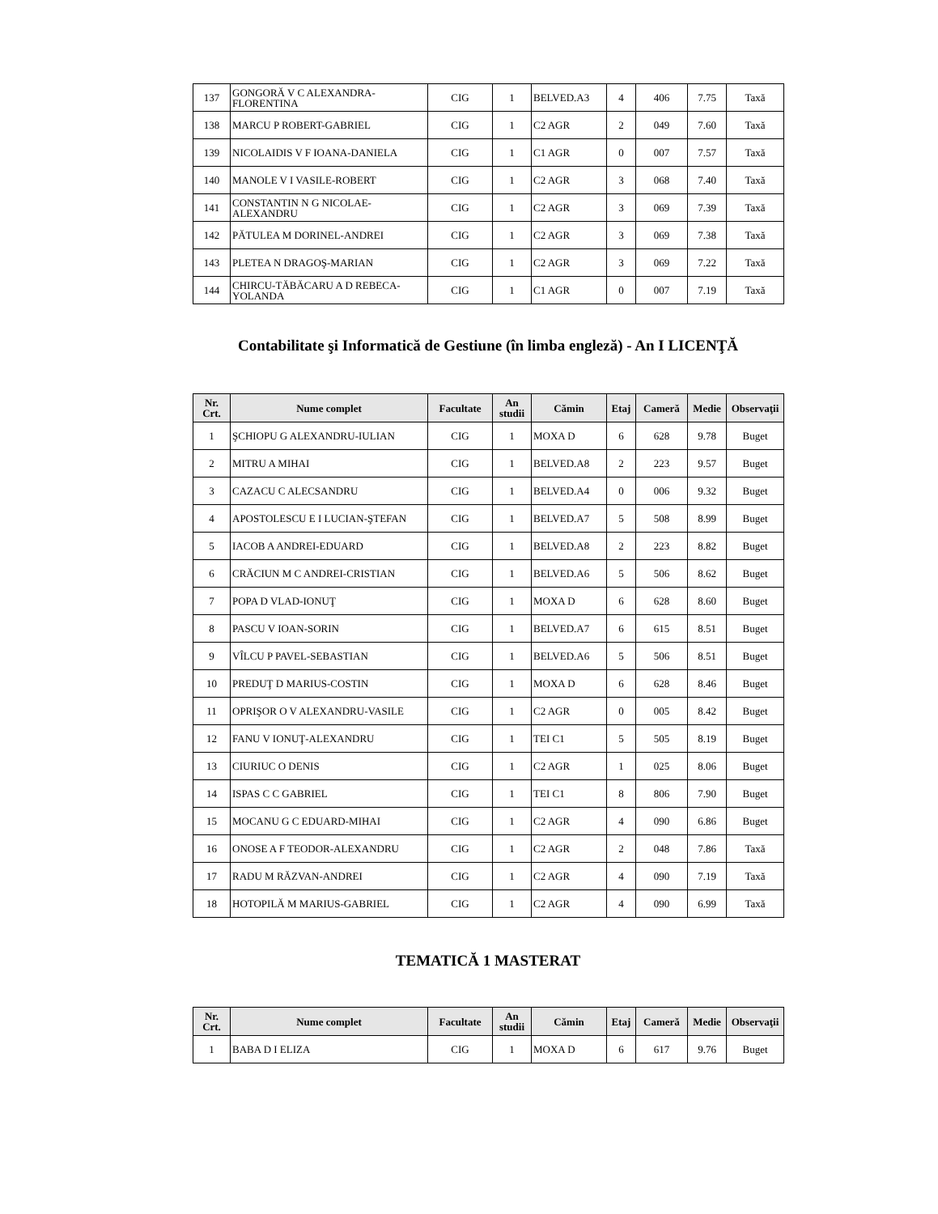| 137 | GONGORĂ V C ALEXANDRA-FLORENTINA | CIG | 1 | BELVED.A3 | 4 | 406 | 7.75 | Taxă |
| 138 | MARCU P ROBERT-GABRIEL | CIG | 1 | C2 AGR | 2 | 049 | 7.60 | Taxă |
| 139 | NICOLAIDIS V F IOANA-DANIELA | CIG | 1 | C1 AGR | 0 | 007 | 7.57 | Taxă |
| 140 | MANOLE V I VASILE-ROBERT | CIG | 1 | C2 AGR | 3 | 068 | 7.40 | Taxă |
| 141 | CONSTANTIN N G NICOLAE-ALEXANDRU | CIG | 1 | C2 AGR | 3 | 069 | 7.39 | Taxă |
| 142 | PĂTULEA M DORINEL-ANDREI | CIG | 1 | C2 AGR | 3 | 069 | 7.38 | Taxă |
| 143 | PLETEA N DRAGOŞ-MARIAN | CIG | 1 | C2 AGR | 3 | 069 | 7.22 | Taxă |
| 144 | CHIRCU-TĂBĂCARU A D REBECA-YOLANDA | CIG | 1 | C1 AGR | 0 | 007 | 7.19 | Taxă |
Contabilitate şi Informatică de Gestiune (în limba engleză) - An I LICENŢĂ
| Nr. Crt. | Nume complet | Facultate | An studii | Cămin | Etaj | Cameră | Medie | Observaţii |
| --- | --- | --- | --- | --- | --- | --- | --- | --- |
| 1 | ŞCHIOPU G ALEXANDRU-IULIAN | CIG | 1 | MOXA D | 6 | 628 | 9.78 | Buget |
| 2 | MITRU A MIHAI | CIG | 1 | BELVED.A8 | 2 | 223 | 9.57 | Buget |
| 3 | CAZACU C ALECSANDRU | CIG | 1 | BELVED.A4 | 0 | 006 | 9.32 | Buget |
| 4 | APOSTOLESCU E I LUCIAN-ŞTEFAN | CIG | 1 | BELVED.A7 | 5 | 508 | 8.99 | Buget |
| 5 | IACOB A ANDREI-EDUARD | CIG | 1 | BELVED.A8 | 2 | 223 | 8.82 | Buget |
| 6 | CRĂCIUN M C ANDREI-CRISTIAN | CIG | 1 | BELVED.A6 | 5 | 506 | 8.62 | Buget |
| 7 | POPA D VLAD-IONUŢ | CIG | 1 | MOXA D | 6 | 628 | 8.60 | Buget |
| 8 | PASCU V IOAN-SORIN | CIG | 1 | BELVED.A7 | 6 | 615 | 8.51 | Buget |
| 9 | VÎLCU P PAVEL-SEBASTIAN | CIG | 1 | BELVED.A6 | 5 | 506 | 8.51 | Buget |
| 10 | PREDUŢ D MARIUS-COSTIN | CIG | 1 | MOXA D | 6 | 628 | 8.46 | Buget |
| 11 | OPRIŞOR O V ALEXANDRU-VASILE | CIG | 1 | C2 AGR | 0 | 005 | 8.42 | Buget |
| 12 | FANU V IONUŢ-ALEXANDRU | CIG | 1 | TEI C1 | 5 | 505 | 8.19 | Buget |
| 13 | CIURIUC O DENIS | CIG | 1 | C2 AGR | 1 | 025 | 8.06 | Buget |
| 14 | ISPAS C C GABRIEL | CIG | 1 | TEI C1 | 8 | 806 | 7.90 | Buget |
| 15 | MOCANU G C EDUARD-MIHAI | CIG | 1 | C2 AGR | 4 | 090 | 6.86 | Buget |
| 16 | ONOSE A F TEODOR-ALEXANDRU | CIG | 1 | C2 AGR | 2 | 048 | 7.86 | Taxă |
| 17 | RADU M RĂZVAN-ANDREI | CIG | 1 | C2 AGR | 4 | 090 | 7.19 | Taxă |
| 18 | HOTOPILĂ M MARIUS-GABRIEL | CIG | 1 | C2 AGR | 4 | 090 | 6.99 | Taxă |
TEMATICĂ 1 MASTERAT
| Nr. Crt. | Nume complet | Facultate | An studii | Cămin | Etaj | Cameră | Medie | Observaţii |
| --- | --- | --- | --- | --- | --- | --- | --- | --- |
| 1 | BABA D I ELIZA | CIG | 1 | MOXA D | 6 | 617 | 9.76 | Buget |